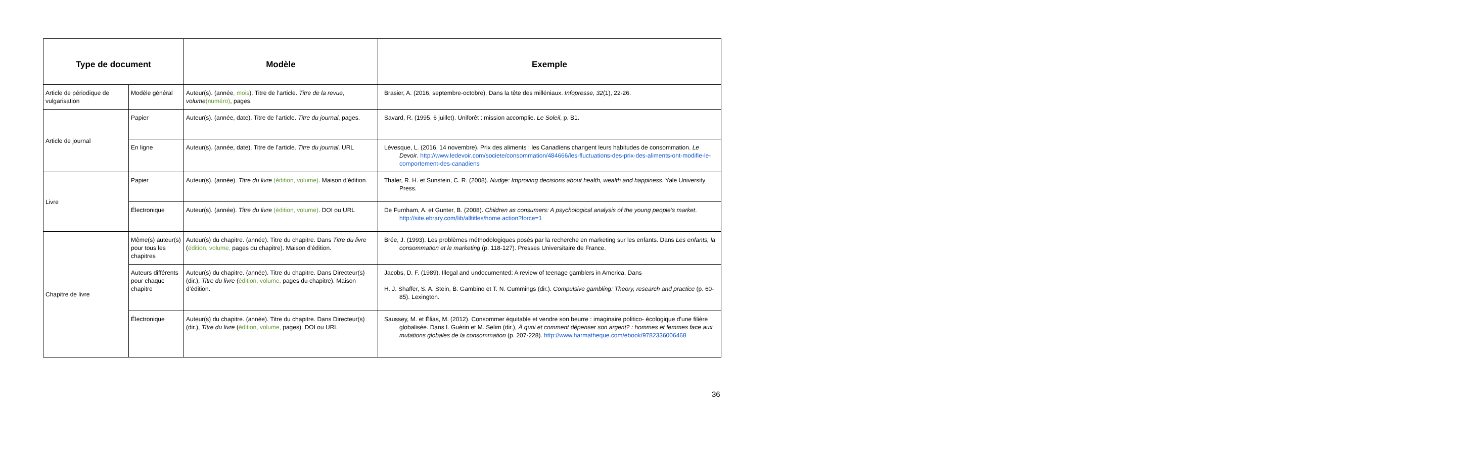| Type de document | | Modèle | Exemple |
| --- | --- | --- | --- |
| Article de périodique de vulgarisation | Modèle général | Auteur(s). (année , mois ). Titre de l’article. Titre de la revue , volume (numéro) , pages. | Brasier, A. (2016, septembre-octobre). Dans la tête des milléniaux. Infopresse , 32 (1), 22-26. |
| Article de journal | Papier | Auteur(s). (année, date). Titre de l’article. Titre du journal , pages. | Savard, R. (1995, 6 juillet). Uniforêt : mission accomplie. Le Soleil , p. B1. |
| | En ligne | Auteur(s). (année, date). Titre de l’article. Titre du journal . URL | Lévesque, L. (2016, 14 novembre). Prix des aliments : les Canadiens changent leurs habitudes de consommation. Le Devoir . http://www.ledevoir.com/societe/consommation/484666/les-fluctuations-des-prix-des-aliments-ont-modifie-le-comportement-des-canadiens |
| Livre | Papier | Auteur(s). (année). Titre du livre (édition, volume) . Maison d’édition. | Thaler, R. H. et Sunstein, C. R. (2008). Nudge: Improving decisions about health, wealth and happiness . Yale University Press. |
| | Électronique | Auteur(s). (année). Titre du livre (édition, volume) . DOI ou URL | De Furnham, A. et Gunter, B. (2008). Children as consumers: A psychological analysis of the young people’s market . http://site.ebrary.com/lib/alltitles/home.action?force=1 |
| Chapitre de livre | Même(s) auteur(s) pour tous les chapitres | Auteur(s) du chapitre. (année). Titre du chapitre. Dans Titre du livre ( édition, volume, pages du chapitre). Maison d’édition. | Brée, J. (1993). Les problèmes méthodologiques posés par la recherche en marketing sur les enfants. Dans Les enfants, la consommation et le marketing (p. 118-127). Presses Universitaire de France. |
| | Auteurs différents pour chaque chapitre | Auteur(s) du chapitre. (année). Titre du chapitre. Dans Directeur(s) (dir.), Titre du livre ( édition, volume, pages du chapitre). Maison d’édition. | Jacobs, D. F. (1989). Illegal and undocumented: A review of teenage gamblers in America. Dans H. J. Shaffer, S. A. Stein, B. Gambino et T. N. Cummings (dir.). Compulsive gambling: Theory, research and practice (p. 60-85). Lexington. |
| | Électronique | Auteur(s) du chapitre. (année). Titre du chapitre. Dans Directeur(s) (dir.), Titre du livre ( édition, volume, pages). DOI ou URL | Saussey, M. et Élias, M. (2012). Consommer équitable et vendre son beurre : imaginaire politico- écologique d’une filière globalisée. Dans I. Guérin et M. Selim (dir.), À quoi et comment dépenser son argent? : hommes et femmes face aux mutations globales de la consommation (p. 207-228). http://www.harmatheque.com/ebook/9782336006468 |
36